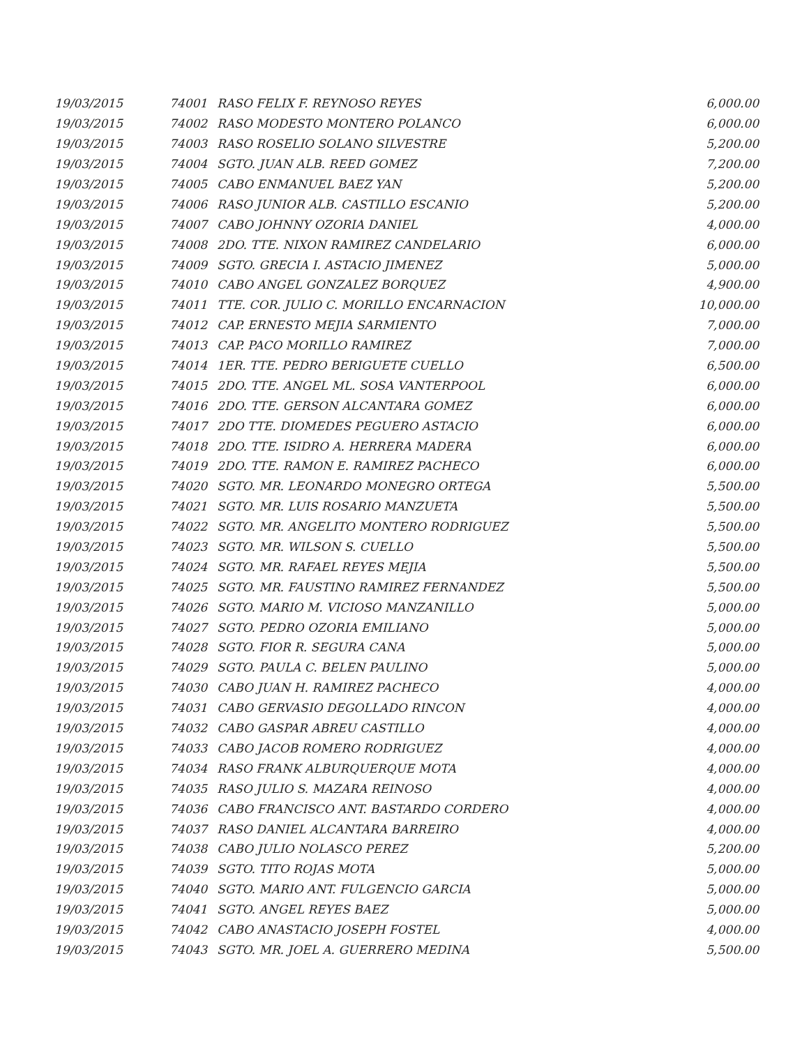| 19/03/2015 | 74001 | RASO FELIX F. REYNOSO REYES | 6,000.00 |
| 19/03/2015 | 74002 | RASO MODESTO MONTERO POLANCO | 6,000.00 |
| 19/03/2015 | 74003 | RASO ROSELIO SOLANO SILVESTRE | 5,200.00 |
| 19/03/2015 | 74004 | SGTO. JUAN ALB. REED GOMEZ | 7,200.00 |
| 19/03/2015 | 74005 | CABO ENMANUEL BAEZ YAN | 5,200.00 |
| 19/03/2015 | 74006 | RASO JUNIOR ALB. CASTILLO ESCANIO | 5,200.00 |
| 19/03/2015 | 74007 | CABO JOHNNY OZORIA DANIEL | 4,000.00 |
| 19/03/2015 | 74008 | 2DO. TTE. NIXON RAMIREZ CANDELARIO | 6,000.00 |
| 19/03/2015 | 74009 | SGTO. GRECIA I. ASTACIO JIMENEZ | 5,000.00 |
| 19/03/2015 | 74010 | CABO ANGEL GONZALEZ BORQUEZ | 4,900.00 |
| 19/03/2015 | 74011 | TTE. COR. JULIO C. MORILLO ENCARNACION | 10,000.00 |
| 19/03/2015 | 74012 | CAP. ERNESTO MEJIA SARMIENTO | 7,000.00 |
| 19/03/2015 | 74013 | CAP. PACO MORILLO RAMIREZ | 7,000.00 |
| 19/03/2015 | 74014 | 1ER. TTE. PEDRO BERIGUETE CUELLO | 6,500.00 |
| 19/03/2015 | 74015 | 2DO. TTE. ANGEL ML. SOSA VANTERPOOL | 6,000.00 |
| 19/03/2015 | 74016 | 2DO. TTE. GERSON ALCANTARA GOMEZ | 6,000.00 |
| 19/03/2015 | 74017 | 2DO TTE. DIOMEDES PEGUERO ASTACIO | 6,000.00 |
| 19/03/2015 | 74018 | 2DO. TTE. ISIDRO A. HERRERA MADERA | 6,000.00 |
| 19/03/2015 | 74019 | 2DO. TTE. RAMON E. RAMIREZ PACHECO | 6,000.00 |
| 19/03/2015 | 74020 | SGTO. MR. LEONARDO MONEGRO ORTEGA | 5,500.00 |
| 19/03/2015 | 74021 | SGTO. MR. LUIS ROSARIO MANZUETA | 5,500.00 |
| 19/03/2015 | 74022 | SGTO. MR. ANGELITO MONTERO RODRIGUEZ | 5,500.00 |
| 19/03/2015 | 74023 | SGTO. MR. WILSON S. CUELLO | 5,500.00 |
| 19/03/2015 | 74024 | SGTO. MR. RAFAEL REYES MEJIA | 5,500.00 |
| 19/03/2015 | 74025 | SGTO. MR. FAUSTINO RAMIREZ FERNANDEZ | 5,500.00 |
| 19/03/2015 | 74026 | SGTO. MARIO M. VICIOSO MANZANILLO | 5,000.00 |
| 19/03/2015 | 74027 | SGTO. PEDRO OZORIA EMILIANO | 5,000.00 |
| 19/03/2015 | 74028 | SGTO. FIOR R. SEGURA CANA | 5,000.00 |
| 19/03/2015 | 74029 | SGTO. PAULA C. BELEN PAULINO | 5,000.00 |
| 19/03/2015 | 74030 | CABO JUAN H. RAMIREZ PACHECO | 4,000.00 |
| 19/03/2015 | 74031 | CABO GERVASIO DEGOLLADO RINCON | 4,000.00 |
| 19/03/2015 | 74032 | CABO GASPAR ABREU CASTILLO | 4,000.00 |
| 19/03/2015 | 74033 | CABO JACOB ROMERO RODRIGUEZ | 4,000.00 |
| 19/03/2015 | 74034 | RASO FRANK ALBURQUERQUE MOTA | 4,000.00 |
| 19/03/2015 | 74035 | RASO JULIO S. MAZARA REINOSO | 4,000.00 |
| 19/03/2015 | 74036 | CABO FRANCISCO ANT. BASTARDO CORDERO | 4,000.00 |
| 19/03/2015 | 74037 | RASO DANIEL ALCANTARA BARREIRO | 4,000.00 |
| 19/03/2015 | 74038 | CABO JULIO NOLASCO PEREZ | 5,200.00 |
| 19/03/2015 | 74039 | SGTO. TITO ROJAS MOTA | 5,000.00 |
| 19/03/2015 | 74040 | SGTO. MARIO ANT. FULGENCIO GARCIA | 5,000.00 |
| 19/03/2015 | 74041 | SGTO. ANGEL REYES BAEZ | 5,000.00 |
| 19/03/2015 | 74042 | CABO ANASTACIO JOSEPH FOSTEL | 4,000.00 |
| 19/03/2015 | 74043 | SGTO. MR. JOEL A. GUERRERO MEDINA | 5,500.00 |